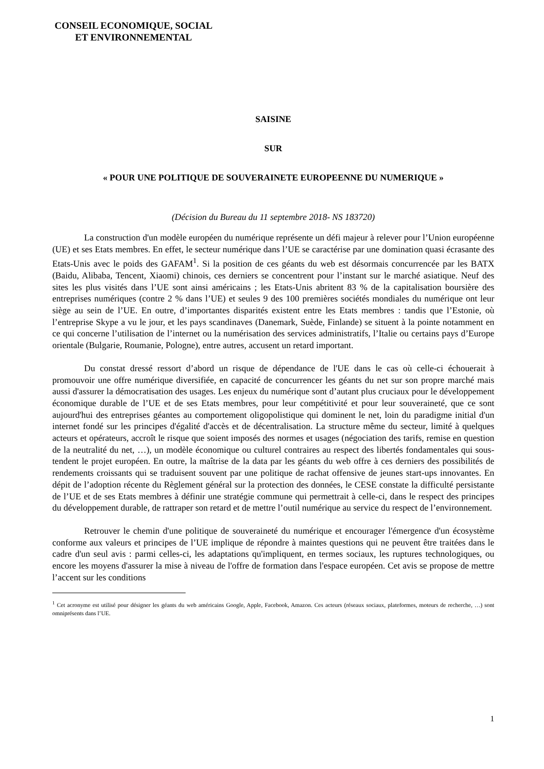CONSEIL ECONOMIQUE, SOCIAL
ET ENVIRONNEMENTAL
SAISINE
SUR
« POUR UNE POLITIQUE DE SOUVERAINETE EUROPEENNE DU NUMERIQUE »
(Décision du Bureau du 11 septembre 2018- NS 183720)
La construction d'un modèle européen du numérique représente un défi majeur à relever pour l’Union européenne (UE) et ses Etats membres. En effet, le secteur numérique dans l’UE se caractérise par une domination quasi écrasante des Etats-Unis avec le poids des GAFAM<sup>1</sup>. Si la position de ces géants du web est désormais concurrencée par les BATX (Baidu, Alibaba, Tencent, Xiaomi) chinois, ces derniers se concentrent pour l’instant sur le marché asiatique. Neuf des sites les plus visités dans l’UE sont ainsi américains ; les Etats-Unis abritent 83 % de la capitalisation boursière des entreprises numériques (contre 2 % dans l’UE) et seules 9 des 100 premières sociétés mondiales du numérique ont leur siège au sein de l’UE. En outre, d’importantes disparités existent entre les Etats membres : tandis que l’Estonie, où l’entreprise Skype a vu le jour, et les pays scandinaves (Danemark, Suède, Finlande) se situent à la pointe notamment en ce qui concerne l’utilisation de l’internet ou la numérisation des services administratifs, l’Italie ou certains pays d’Europe orientale (Bulgarie, Roumanie, Pologne), entre autres, accusent un retard important.
Du constat dressé ressort d’abord un risque de dépendance de l'UE dans le cas où celle-ci échouerait à promouvoir une offre numérique diversifiée, en capacité de concurrencer les géants du net sur son propre marché mais aussi d'assurer la démocratisation des usages. Les enjeux du numérique sont d’autant plus cruciaux pour le développement économique durable de l’UE et de ses Etats membres, pour leur compétitivité et pour leur souveraineté, que ce sont aujourd'hui des entreprises géantes au comportement oligopolistique qui dominent le net, loin du paradigme initial d'un internet fondé sur les principes d'égalité d'accès et de décentralisation. La structure même du secteur, limité à quelques acteurs et opérateurs, accroît le risque que soient imposés des normes et usages (négociation des tarifs, remise en question de la neutralité du net, …), un modèle économique ou culturel contraires au respect des libertés fondamentales qui sous-tendent le projet européen. En outre, la maîtrise de la data par les géants du web offre à ces derniers des possibilités de rendements croissants qui se traduisent souvent par une politique de rachat offensive de jeunes start-ups innovantes. En dépit de l’adoption récente du Règlement général sur la protection des données, le CESE constate la difficulté persistante de l’UE et de ses Etats membres à définir une stratégie commune qui permettrait à celle-ci, dans le respect des principes du développement durable, de rattraper son retard et de mettre l’outil numérique au service du respect de l’environnement.
Retrouver le chemin d'une politique de souveraineté du numérique et encourager l'émergence d'un écosystème conforme aux valeurs et principes de l’UE implique de répondre à maintes questions qui ne peuvent être traitées dans le cadre d'un seul avis : parmi celles-ci, les adaptations qu'impliquent, en termes sociaux, les ruptures technologiques, ou encore les moyens d'assurer la mise à niveau de l'offre de formation dans l'espace européen. Cet avis se propose de mettre l’accent sur les conditions
<sup>1</sup> Cet acronyme est utilisé pour désigner les géants du web américains Google, Apple, Facebook, Amazon. Ces acteurs (réseaux sociaux, plateformes, moteurs de recherche, …) sont omniprésents dans l’UE.
1